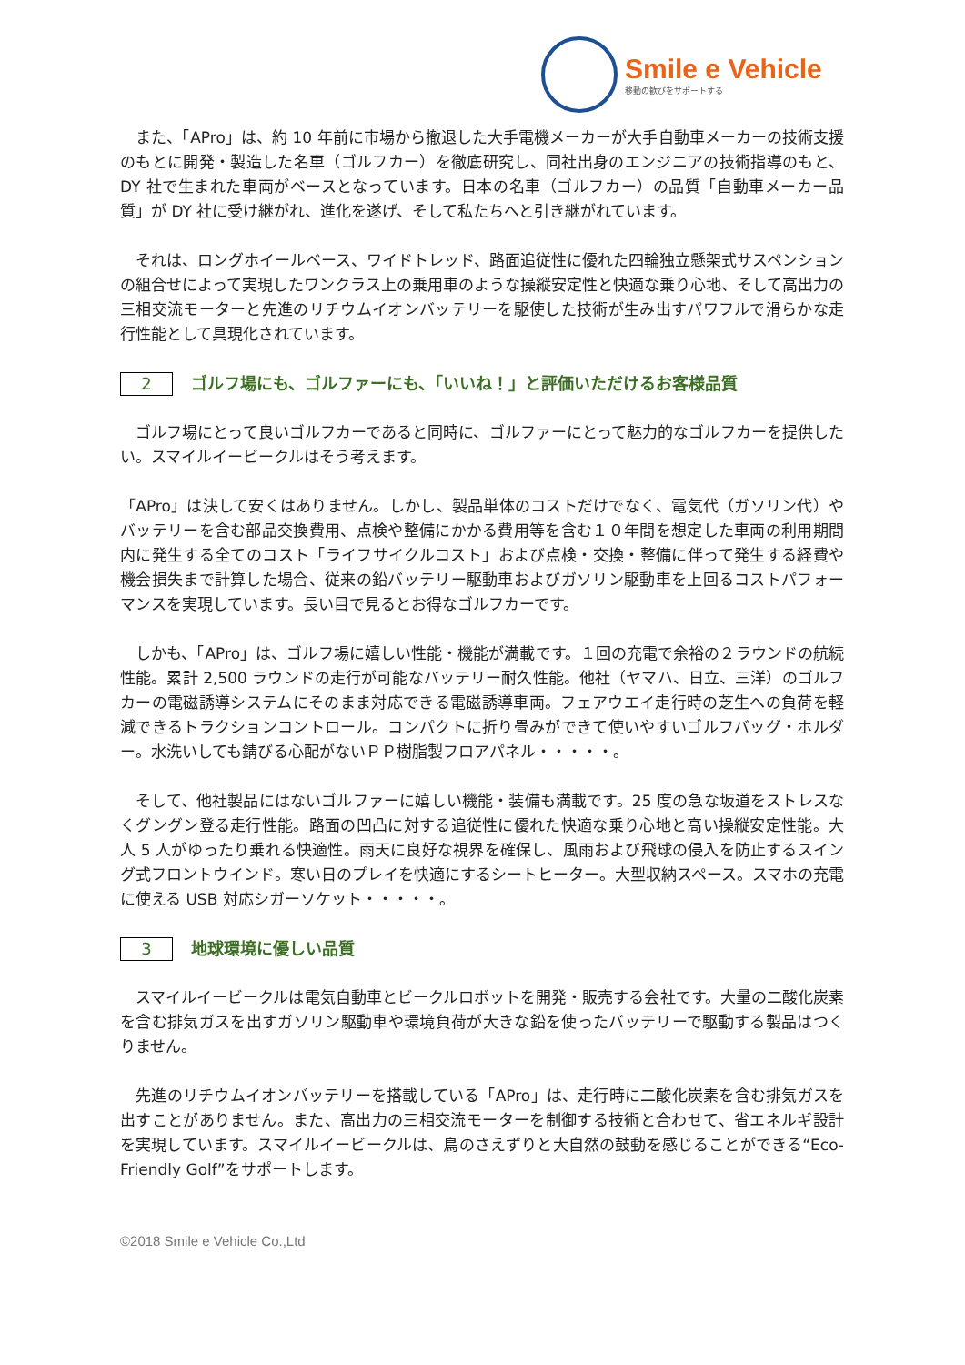Smile e Vehicle
移動の歓びをサポートする
　また、「APro」は、約 10 年前に市場から撤退した大手電機メーカーが大手自動車メーカーの技術支援のもとに開発・製造した名車（ゴルフカー）を徹底研究し、同社出身のエンジニアの技術指導のもと、DY 社で生まれた車両がベースとなっています。日本の名車（ゴルフカー）の品質「自動車メーカー品質」が DY 社に受け継がれ、進化を遂げ、そして私たちへと引き継がれています。
　それは、ロングホイールベース、ワイドトレッド、路面追従性に優れた四輪独立懸架式サスペンションの組合せによって実現したワンクラス上の乗用車のような操縦安定性と快適な乗り心地、そして高出力の三相交流モーターと先進のリチウムイオンバッテリーを駆使した技術が生み出すパワフルで滑らかな走行性能として具現化されています。
2 ゴルフ場にも、ゴルファーにも、「いいね！」と評価いただけるお客様品質
　ゴルフ場にとって良いゴルフカーであると同時に、ゴルファーにとって魅力的なゴルフカーを提供したい。スマイルイービークルはそう考えます。
「APro」は決して安くはありません。しかし、製品単体のコストだけでなく、電気代（ガソリン代）やバッテリーを含む部品交換費用、点検や整備にかかる費用等を含む１０年間を想定した車両の利用期間内に発生する全てのコスト「ライフサイクルコスト」および点検・交換・整備に伴って発生する経費や機会損失まで計算した場合、従来の鉛バッテリー駆動車およびガソリン駆動車を上回るコストパフォーマンスを実現しています。長い目で見るとお得なゴルフカーです。
　しかも、「APro」は、ゴルフ場に嬉しい性能・機能が満載です。１回の充電で余裕の２ラウンドの航続性能。累計 2,500 ラウンドの走行が可能なバッテリー耐久性能。他社（ヤマハ、日立、三洋）のゴルフカーの電磁誘導システムにそのまま対応できる電磁誘導車両。フェアウエイ走行時の芝生への負荷を軽減できるトラクションコントロール。コンパクトに折り畳みができて使いやすいゴルフバッグ・ホルダー。水洗いしても錆びる心配がないＰＰ樹脂製フロアパネル・・・・・。
　そして、他社製品にはないゴルファーに嬉しい機能・装備も満載です。25 度の急な坂道をストレスなくグングン登る走行性能。路面の凹凸に対する追従性に優れた快適な乗り心地と高い操縦安定性能。大人 5 人がゆったり乗れる快適性。雨天に良好な視界を確保し、風雨および飛球の侵入を防止するスイング式フロントウインド。寒い日のプレイを快適にするシートヒーター。大型収納スペース。スマホの充電に使える USB 対応シガーソケット・・・・・。
3 地球環境に優しい品質
　スマイルイービークルは電気自動車とビークルロボットを開発・販売する会社です。大量の二酸化炭素を含む排気ガスを出すガソリン駆動車や環境負荷が大きな鉛を使ったバッテリーで駆動する製品はつくりません。
　先進のリチウムイオンバッテリーを搭載している「APro」は、走行時に二酸化炭素を含む排気ガスを出すことがありません。また、高出力の三相交流モーターを制御する技術と合わせて、省エネルギ設計を実現しています。スマイルイービークルは、鳥のさえずりと大自然の鼓動を感じることができる“Eco-Friendly Golf”をサポートします。
©2018 Smile e Vehicle Co.,Ltd